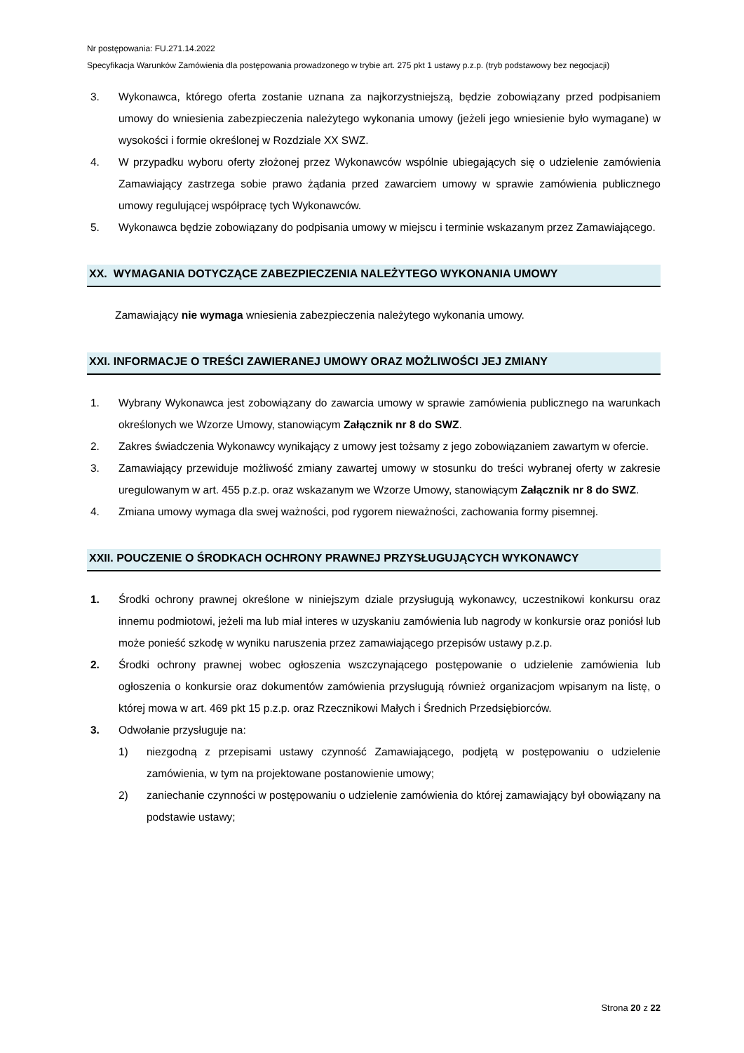Nr postępowania: FU.271.14.2022
Specyfikacja Warunków Zamówienia dla postępowania prowadzonego w trybie art. 275 pkt 1 ustawy p.z.p. (tryb podstawowy bez negocjacji)
3. Wykonawca, którego oferta zostanie uznana za najkorzystniejszą, będzie zobowiązany przed podpisaniem umowy do wniesienia zabezpieczenia należytego wykonania umowy (jeżeli jego wniesienie było wymagane) w wysokości i formie określonej w Rozdziale XX SWZ.
4. W przypadku wyboru oferty złożonej przez Wykonawców wspólnie ubiegających się o udzielenie zamówienia Zamawiający zastrzega sobie prawo żądania przed zawarciem umowy w sprawie zamówienia publicznego umowy regulującej współpracę tych Wykonawców.
5. Wykonawca będzie zobowiązany do podpisania umowy w miejscu i terminie wskazanym przez Zamawiającego.
XX. WYMAGANIA DOTYCZĄCE ZABEZPIECZENIA NALEŻYTEGO WYKONANIA UMOWY
Zamawiający nie wymaga wniesienia zabezpieczenia należytego wykonania umowy.
XXI. INFORMACJE O TREŚCI ZAWIERANEJ UMOWY ORAZ MOŻLIWOŚCI JEJ ZMIANY
1. Wybrany Wykonawca jest zobowiązany do zawarcia umowy w sprawie zamówienia publicznego na warunkach określonych we Wzorze Umowy, stanowiącym Załącznik nr 8 do SWZ.
2. Zakres świadczenia Wykonawcy wynikający z umowy jest tożsamy z jego zobowiązaniem zawartym w ofercie.
3. Zamawiający przewiduje możliwość zmiany zawartej umowy w stosunku do treści wybranej oferty w zakresie uregulowanym w art. 455 p.z.p. oraz wskazanym we Wzorze Umowy, stanowiącym Załącznik nr 8 do SWZ.
4. Zmiana umowy wymaga dla swej ważności, pod rygorem nieważności, zachowania formy pisemnej.
XXII. POUCZENIE O ŚRODKACH OCHRONY PRAWNEJ PRZYSŁUGUJĄCYCH WYKONAWCY
1. Środki ochrony prawnej określone w niniejszym dziale przysługują wykonawcy, uczestnikowi konkursu oraz innemu podmiotowi, jeżeli ma lub miał interes w uzyskaniu zamówienia lub nagrody w konkursie oraz poniósł lub może ponieść szkodę w wyniku naruszenia przez zamawiającego przepisów ustawy p.z.p.
2. Środki ochrony prawnej wobec ogłoszenia wszczynającego postępowanie o udzielenie zamówienia lub ogłoszenia o konkursie oraz dokumentów zamówienia przysługują również organizacjom wpisanym na listę, o której mowa w art. 469 pkt 15 p.z.p. oraz Rzecznikowi Małych i Średnich Przedsiębiorców.
3. Odwołanie przysługuje na:
1) niezgodną z przepisami ustawy czynność Zamawiającego, podjętą w postępowaniu o udzielenie zamówienia, w tym na projektowane postanowienie umowy;
2) zaniechanie czynności w postępowaniu o udzielenie zamówienia do której zamawiający był obowiązany na podstawie ustawy;
Strona 20 z 22